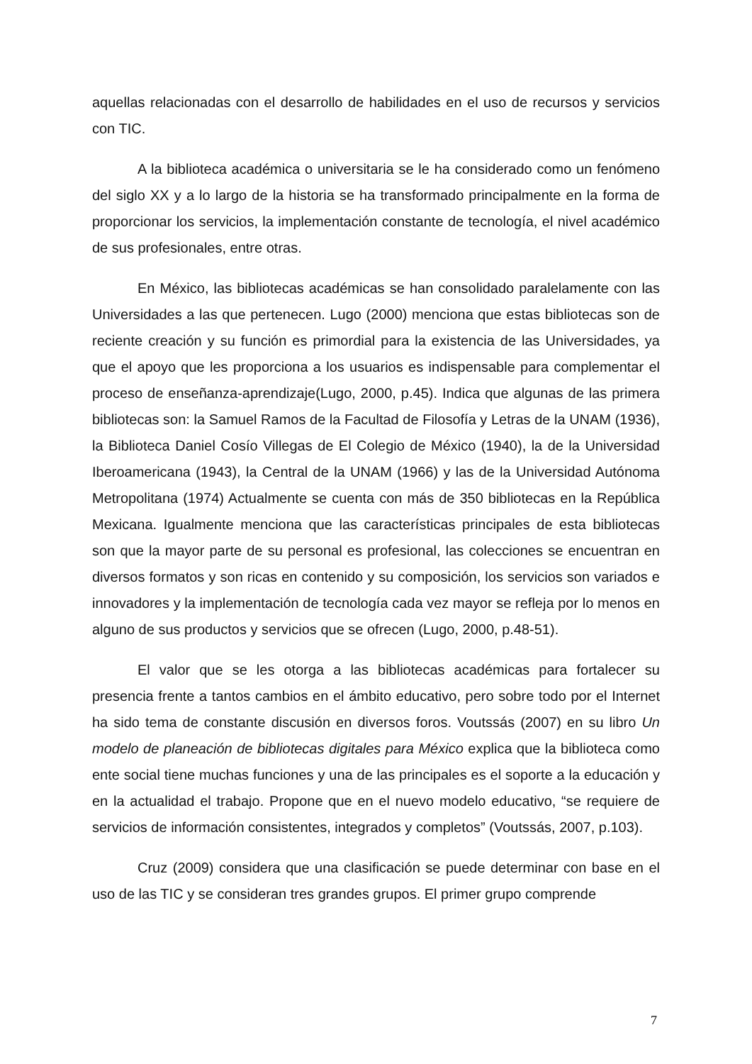aquellas relacionadas con el desarrollo de habilidades en el uso de recursos y servicios con TIC.
A la biblioteca académica o universitaria se le ha considerado como un fenómeno del siglo XX y a lo largo de la historia se ha transformado principalmente en la forma de proporcionar los servicios, la implementación constante de tecnología, el nivel académico de sus profesionales, entre otras.
En México, las bibliotecas académicas se han consolidado paralelamente con las Universidades a las que pertenecen. Lugo (2000) menciona que estas bibliotecas son de reciente creación y su función es primordial para la existencia de las Universidades, ya que el apoyo que les proporciona a los usuarios es indispensable para complementar el proceso de enseñanza-aprendizaje(Lugo, 2000, p.45). Indica que algunas de las primera bibliotecas son: la Samuel Ramos de la Facultad de Filosofía y Letras de la UNAM (1936), la Biblioteca Daniel Cosío Villegas de El Colegio de México (1940), la de la Universidad Iberoamericana (1943), la Central de la UNAM (1966) y las de la Universidad Autónoma Metropolitana (1974) Actualmente se cuenta con más de 350 bibliotecas en la República Mexicana. Igualmente menciona que las características principales de esta bibliotecas son que la mayor parte de su personal es profesional, las colecciones se encuentran en diversos formatos y son ricas en contenido y su composición, los servicios son variados e innovadores y la implementación de tecnología cada vez mayor se refleja por lo menos en alguno de sus productos y servicios que se ofrecen (Lugo, 2000, p.48-51).
El valor que se les otorga a las bibliotecas académicas para fortalecer su presencia frente a tantos cambios en el ámbito educativo, pero sobre todo por el Internet ha sido tema de constante discusión en diversos foros. Voutssás (2007) en su libro Un modelo de planeación de bibliotecas digitales para México explica que la biblioteca como ente social tiene muchas funciones y una de las principales es el soporte a la educación y en la actualidad el trabajo. Propone que en el nuevo modelo educativo, “se requiere de servicios de información consistentes, integrados y completos” (Voutssás, 2007, p.103).
Cruz (2009) considera que una clasificación se puede determinar con base en el uso de las TIC y se consideran tres grandes grupos. El primer grupo comprende
7